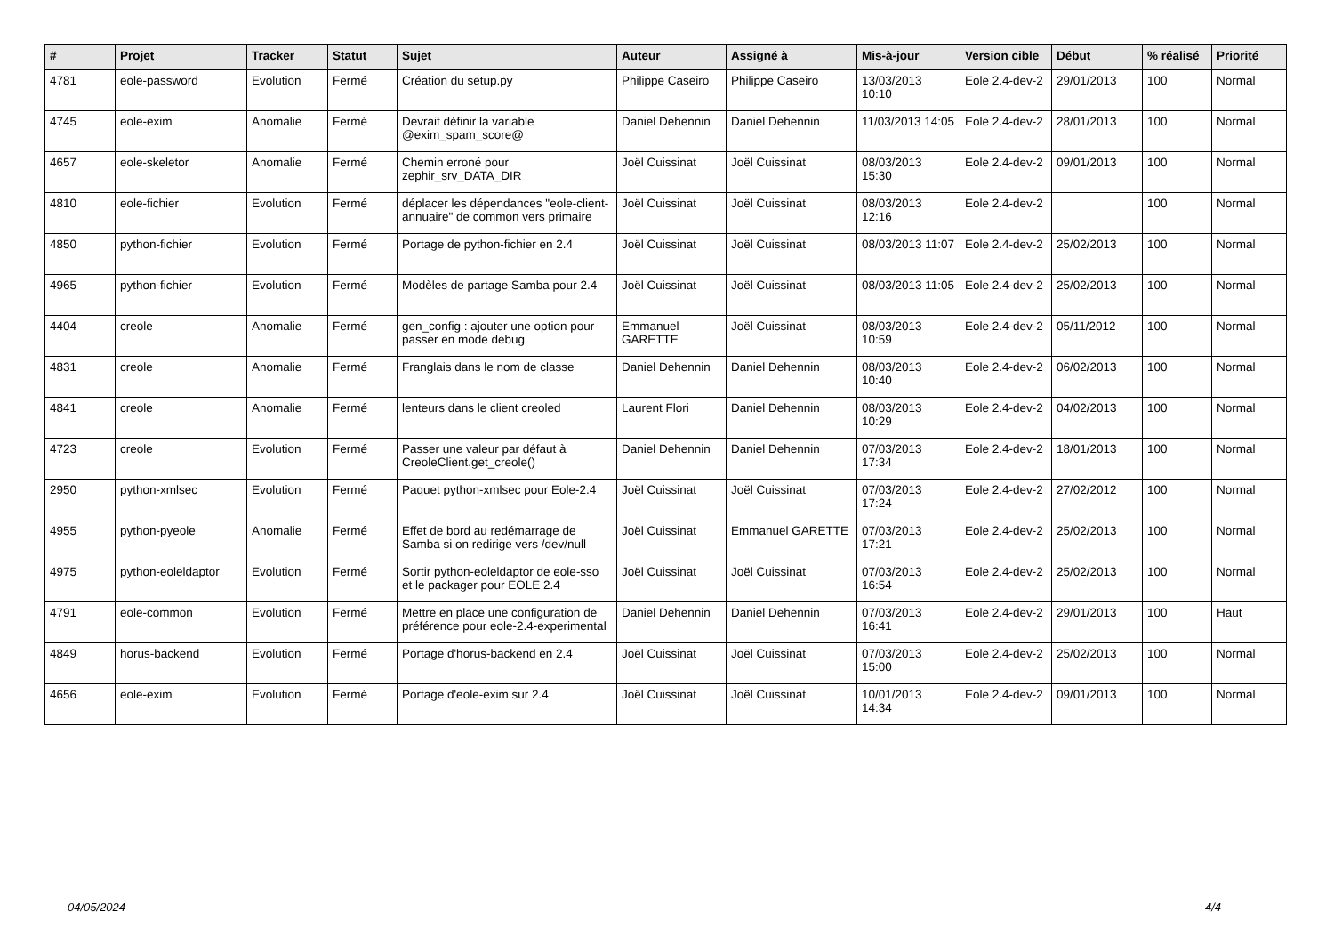| # | Projet | Tracker | Statut | Sujet | Auteur | Assigné à | Mis-à-jour | Version cible | Début | % réalisé | Priorité |
| --- | --- | --- | --- | --- | --- | --- | --- | --- | --- | --- | --- |
| 4781 | eole-password | Evolution | Fermé | Création du setup.py | Philippe Caseiro | Philippe Caseiro | 13/03/2013 10:10 | Eole 2.4-dev-2 | 29/01/2013 | 100 | Normal |
| 4745 | eole-exim | Anomalie | Fermé | Devrait définir la variable @exim_spam_score@ | Daniel Dehennin | Daniel Dehennin | 11/03/2013 14:05 | Eole 2.4-dev-2 | 28/01/2013 | 100 | Normal |
| 4657 | eole-skeletor | Anomalie | Fermé | Chemin erroné pour zephir_srv_DATA_DIR | Joël Cuissinat | Joël Cuissinat | 08/03/2013 15:30 | Eole 2.4-dev-2 | 09/01/2013 | 100 | Normal |
| 4810 | eole-fichier | Evolution | Fermé | déplacer les dépendances "eole-client-annuaire" de common vers primaire | Joël Cuissinat | Joël Cuissinat | 08/03/2013 12:16 | Eole 2.4-dev-2 | | 100 | Normal |
| 4850 | python-fichier | Evolution | Fermé | Portage de python-fichier en 2.4 | Joël Cuissinat | Joël Cuissinat | 08/03/2013 11:07 | Eole 2.4-dev-2 | 25/02/2013 | 100 | Normal |
| 4965 | python-fichier | Evolution | Fermé | Modèles de partage Samba pour 2.4 | Joël Cuissinat | Joël Cuissinat | 08/03/2013 11:05 | Eole 2.4-dev-2 | 25/02/2013 | 100 | Normal |
| 4404 | creole | Anomalie | Fermé | gen_config : ajouter une option pour passer en mode debug | Emmanuel GARETTE | Joël Cuissinat | 08/03/2013 10:59 | Eole 2.4-dev-2 | 05/11/2012 | 100 | Normal |
| 4831 | creole | Anomalie | Fermé | Franglais dans le nom de classe | Daniel Dehennin | Daniel Dehennin | 08/03/2013 10:40 | Eole 2.4-dev-2 | 06/02/2013 | 100 | Normal |
| 4841 | creole | Anomalie | Fermé | lenteurs dans le client creoled | Laurent Flori | Daniel Dehennin | 08/03/2013 10:29 | Eole 2.4-dev-2 | 04/02/2013 | 100 | Normal |
| 4723 | creole | Evolution | Fermé | Passer une valeur par défaut à CreoleClient.get_creole() | Daniel Dehennin | Daniel Dehennin | 07/03/2013 17:34 | Eole 2.4-dev-2 | 18/01/2013 | 100 | Normal |
| 2950 | python-xmlsec | Evolution | Fermé | Paquet python-xmlsec pour Eole-2.4 | Joël Cuissinat | Joël Cuissinat | 07/03/2013 17:24 | Eole 2.4-dev-2 | 27/02/2012 | 100 | Normal |
| 4955 | python-pyeole | Anomalie | Fermé | Effet de bord au redémarrage de Samba si on redirige vers /dev/null | Joël Cuissinat | Emmanuel GARETTE | 07/03/2013 17:21 | Eole 2.4-dev-2 | 25/02/2013 | 100 | Normal |
| 4975 | python-eoleldaptor | Evolution | Fermé | Sortir python-eoleldaptor de eole-sso et le packager pour EOLE 2.4 | Joël Cuissinat | Joël Cuissinat | 07/03/2013 16:54 | Eole 2.4-dev-2 | 25/02/2013 | 100 | Normal |
| 4791 | eole-common | Evolution | Fermé | Mettre en place une configuration de préférence pour eole-2.4-experimental | Daniel Dehennin | Daniel Dehennin | 07/03/2013 16:41 | Eole 2.4-dev-2 | 29/01/2013 | 100 | Haut |
| 4849 | horus-backend | Evolution | Fermé | Portage d'horus-backend en 2.4 | Joël Cuissinat | Joël Cuissinat | 07/03/2013 15:00 | Eole 2.4-dev-2 | 25/02/2013 | 100 | Normal |
| 4656 | eole-exim | Evolution | Fermé | Portage d'eole-exim sur 2.4 | Joël Cuissinat | Joël Cuissinat | 10/01/2013 14:34 | Eole 2.4-dev-2 | 09/01/2013 | 100 | Normal |
04/05/2024 4/4